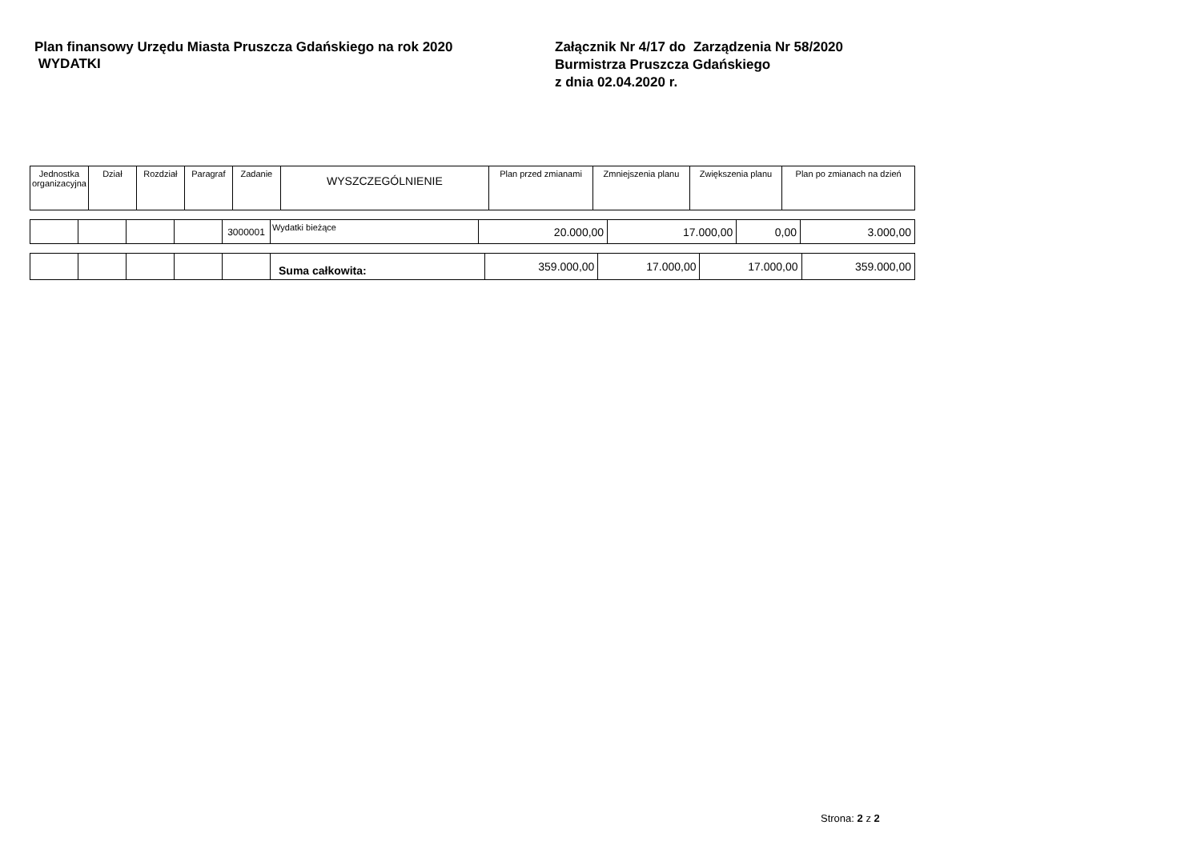Plan finansowy Urzędu Miasta Pruszcza Gdańskiego na rok 2020
WYDATKI
Załącznik Nr 4/17 do Zarządzenia Nr 58/2020
Burmistrza Pruszcza Gdańskiego
z dnia 02.04.2020 r.
| Jednostka organizacyjna | Dział | Rozdział | Paragraf | Zadanie | WYSZCZEGÓLNIENIE | Plan przed zmianami | Zmniejszenia planu | Zwiększenia planu | Plan po zmianach na dzień |
| --- | --- | --- | --- | --- | --- | --- | --- | --- | --- |
| | | | | 3000001 | Wydatki bieżące | 20.000,00 | 17.000,00 | 0,00 | 3.000,00 |
| | | | | | Suma całkowita: | 359.000,00 | 17.000,00 | 17.000,00 | 359.000,00 |
Strona: 2 z 2